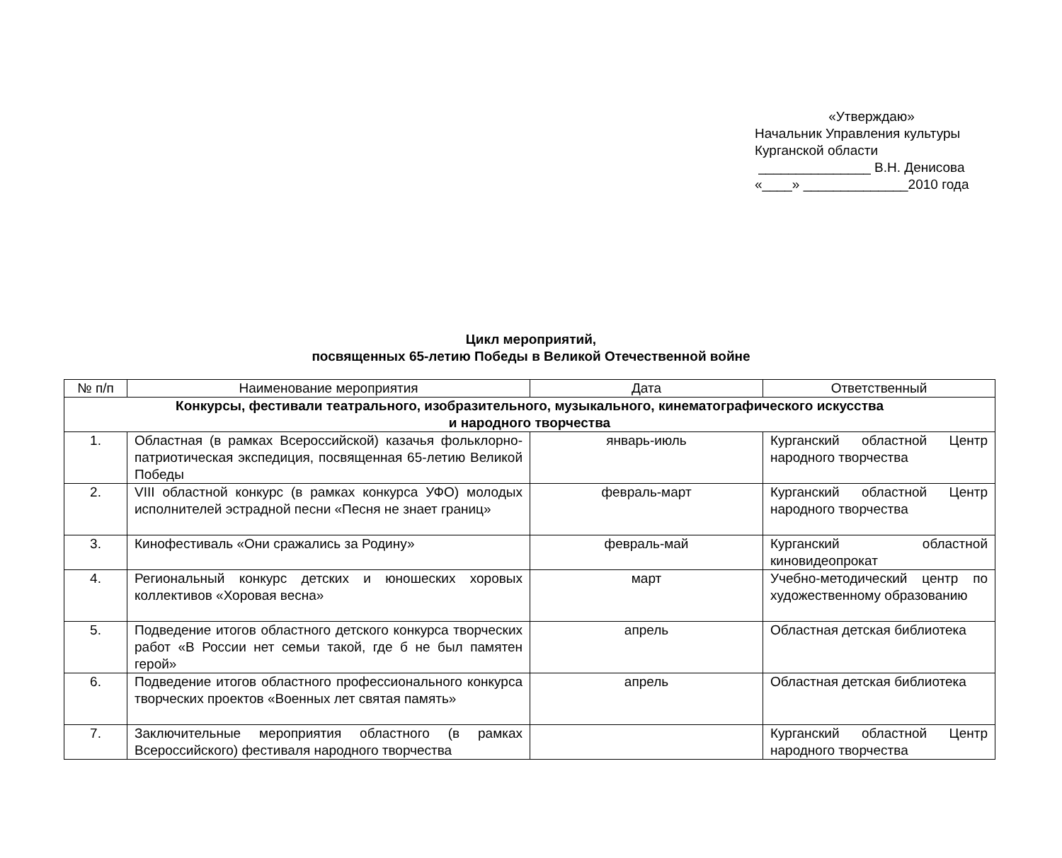«Утверждаю»
Начальник Управления культуры
Курганской области
_______________ В.Н. Денисова
«____» ______________2010 года
Цикл мероприятий,
посвященных 65-летию Победы в Великой Отечественной войне
| № п/п | Наименование мероприятия | Дата | Ответственный |
| --- | --- | --- | --- |
| Конкурсы, фестивали театрального, изобразительного, музыкального, кинематографического искусства и народного творчества | | | |
| 1. | Областная (в рамках Всероссийской) казачья фольклорно-патриотическая экспедиция, посвященная 65-летию Великой Победы | январь-июль | Курганский областной Центр народного творчества |
| 2. | VIII областной конкурс (в рамках конкурса УФО) молодых исполнителей эстрадной песни «Песня не знает границ» | февраль-март | Курганский областной Центр народного творчества |
| 3. | Кинофестиваль «Они сражались за Родину» | февраль-май | Курганский областной киновидеопрокат |
| 4. | Региональный конкурс детских и юношеских хоровых коллективов «Хоровая весна» | март | Учебно-методический центр по художественному образованию |
| 5. | Подведение итогов областного детского конкурса творческих работ «В России нет семьи такой, где б не был памятен герой» | апрель | Областная детская библиотека |
| 6. | Подведение итогов областного профессионального конкурса творческих проектов «Военных лет святая память» | апрель | Областная детская библиотека |
| 7. | Заключительные мероприятия областного (в рамках Всероссийского) фестиваля народного творчества | | Курганский областной Центр народного творчества |